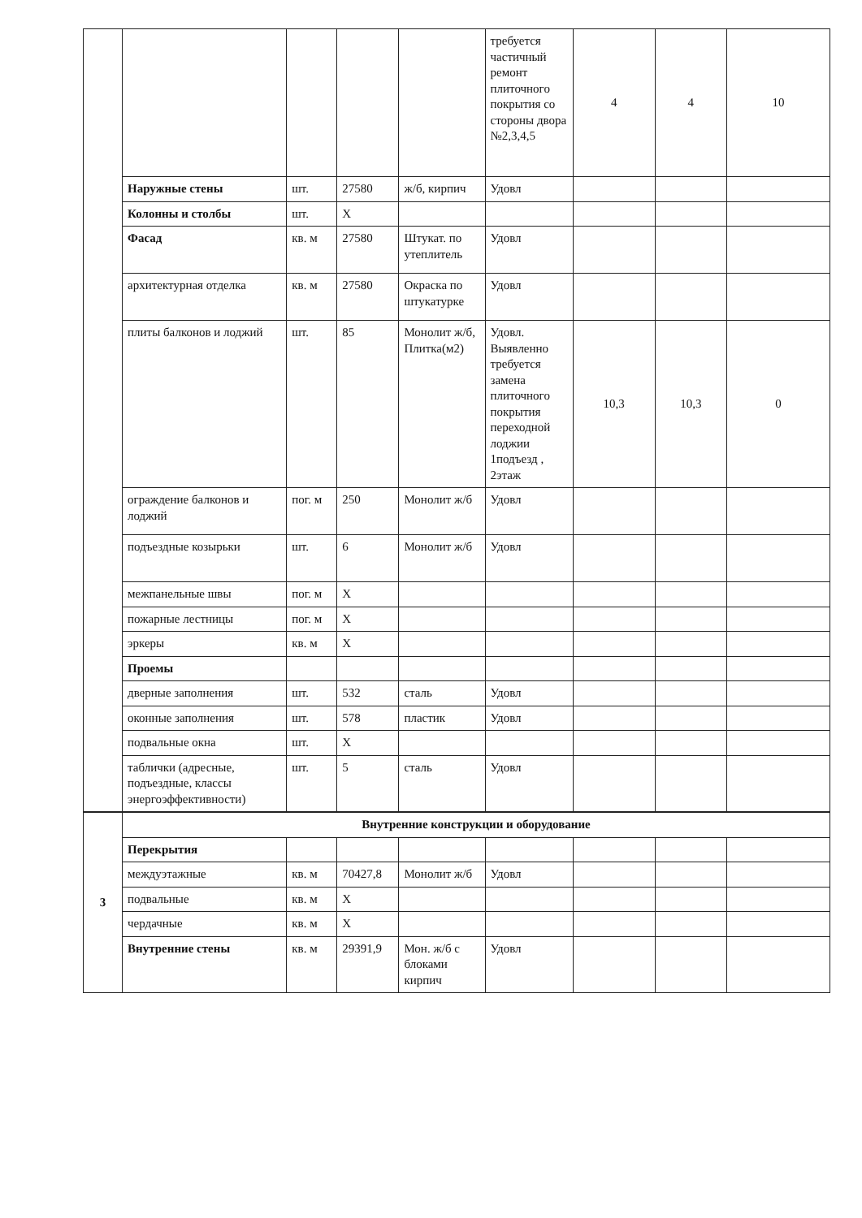| | | | | | требуется частичный ремонт плиточного покрытия со стороны двора №2,3,4,5 | 4 | 4 | 10 |
| | Наружные стены | шт. | 27580 | ж/б, кирпич | Удовл | | | |
| | Колонны и столбы | шт. | X | | | | | |
| | Фасад | кв. м | 27580 | Штукат. по утеплитель | Удовл | | | |
| | архитектурная отделка | кв. м | 27580 | Окраска по штукатурке | Удовл | | | |
| | плиты балконов и лоджий | шт. | 85 | Монолит ж/б, Плитка(м2) | Удовл. Выявленно требуется замена плиточного покрытия переходной лоджии 1подъезд , 2этаж | 10,3 | 10,3 | 0 |
| | ограждение балконов и лоджий | пог. м | 250 | Монолит ж/б | Удовл | | | |
| | подъездные козырьки | шт. | 6 | Монолит ж/б | Удовл | | | |
| | межпанельные швы | пог. м | X | | | | | |
| | пожарные лестницы | пог. м | X | | | | | |
| | эркеры | кв. м | X | | | | | |
| | Проемы | | | | | | | |
| | дверные заполнения | шт. | 532 | сталь | Удовл | | | |
| | оконные заполнения | шт. | 578 | пластик | Удовл | | | |
| | подвальные окна | шт. | X | | | | | |
| | таблички (адресные, подъездные, классы энергоэффективности) | шт. | 5 | сталь | Удовл | | | |
| 3 | Внутренние конструкции и оборудование | | | | | | | |
| | Перекрытия | | | | | | | |
| | междуэтажные | кв. м | 70427,8 | Монолит ж/б | Удовл | | | |
| | подвальные | кв. м | X | | | | | |
| | чердачные | кв. м | X | | | | | |
| | Внутренние стены | кв. м | 29391,9 | Мон. ж/б с блоками кирпич | Удовл | | | |